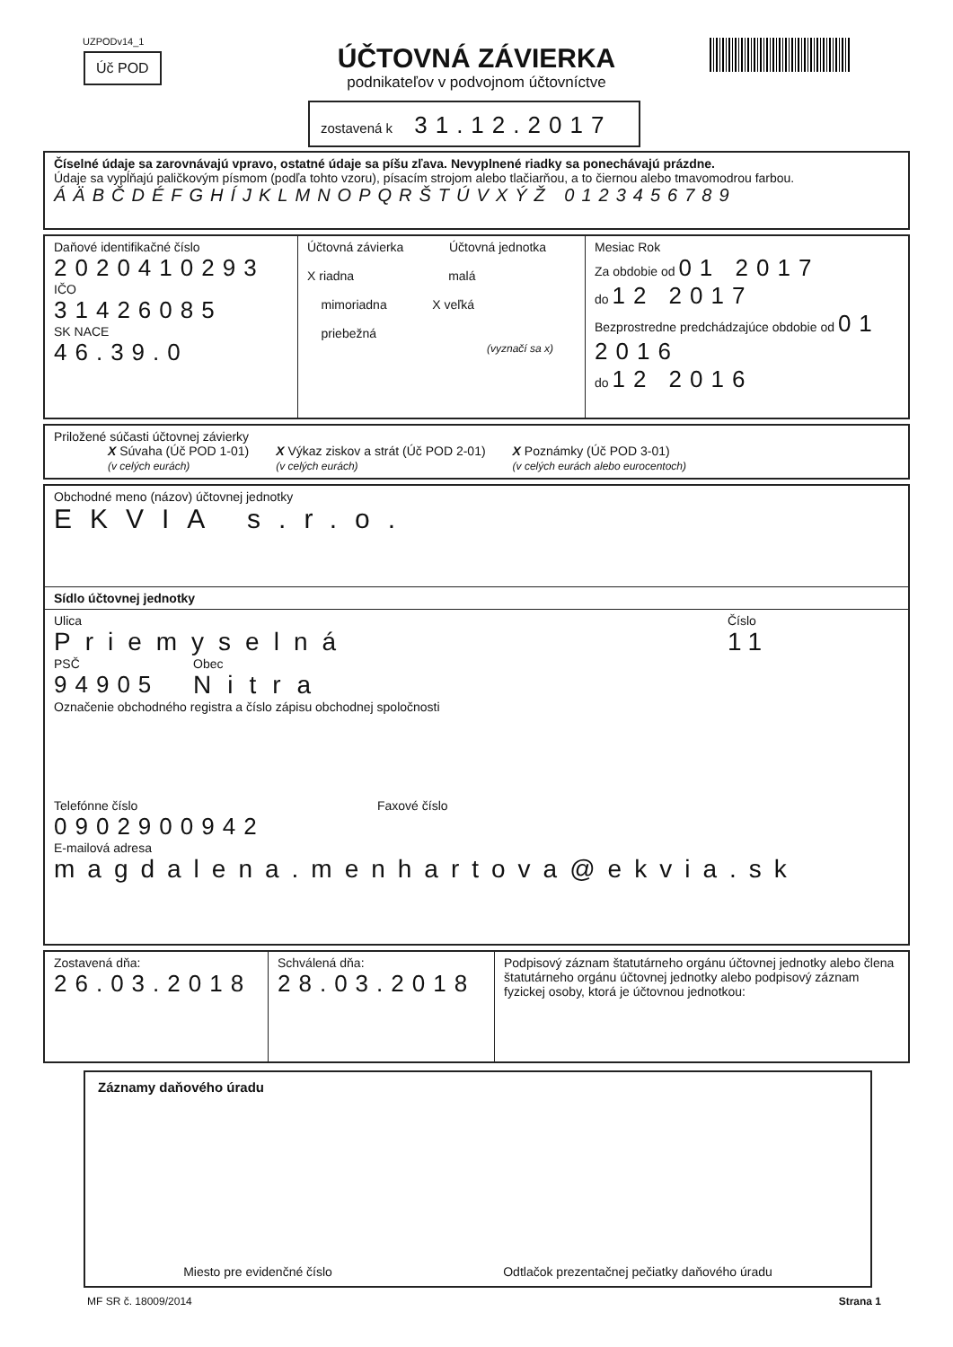UZPODv14_1
Úč POD
ÚČTOVNÁ ZÁVIERKA
podnikateľov v podvojnom účtovníctve
zostavená k 31.12.2017
Číselné údaje sa zarovnávajú vpravo, ostatné údaje sa píšu zľava. Nevyplnené riadky sa ponechávajú prázdne.
Údaje sa vypĺňajú paličkovým písmom (podľa tohto vzoru), písacím strojom alebo tlačiarňou, a to čiernou alebo tmavomodrou farbou.
ÁÄBČDÉFGHÍJKLMNOPQRŠTÚVXÝŽ 0123456789
Daňové identifikačné číslo
2020410293
IČO
31426085
SK NACE
46.39.0
Účtovná závierka Účtovná jednotka
X riadna malá
mimoriadna X veľká
priebežná
(vyznačí sa x)
Mesiac Rok
Za obdobie od 01 2017
do 12 2017
Bezprostredne predchádzajúce obdobie od 01 2016
do 12 2016
Priložené súčasti účtovnej závierky
X Súvaha (Úč POD 1-01)
(v celých eurách)
X Výkaz ziskov a strát (Úč POD 2-01)
(v celých eurách)
X Poznámky (Úč POD 3-01)
(v celých eurách alebo eurocentoch)
Obchodné meno (názov) účtovnej jednotky
EKVIA s.r.o.
Sídlo účtovnej jednotky
Ulica
Priemyselná
Číslo
11
PSČ
94905
Obec
Nitra
Označenie obchodného registra a číslo zápisu obchodnej spoločnosti
Telefónne číslo
0902900942
Faxové číslo
E-mailová adresa
magdalena.menhartova@ekvia.sk
Zostavená dňa:
26.03.2018
Schválená dňa:
28.03.2018
Podpisový záznam štatutárneho orgánu účtovnej jednotky alebo člena štatutárneho orgánu účtovnej jednotky alebo podpisový záznam fyzickej osoby, ktorá je účtovnou jednotkou:
Záznamy daňového úradu
Miesto pre evidenčné číslo Odtlačok prezentačnej pečiatky daňového úradu
MF SR č. 18009/2014 Strana 1